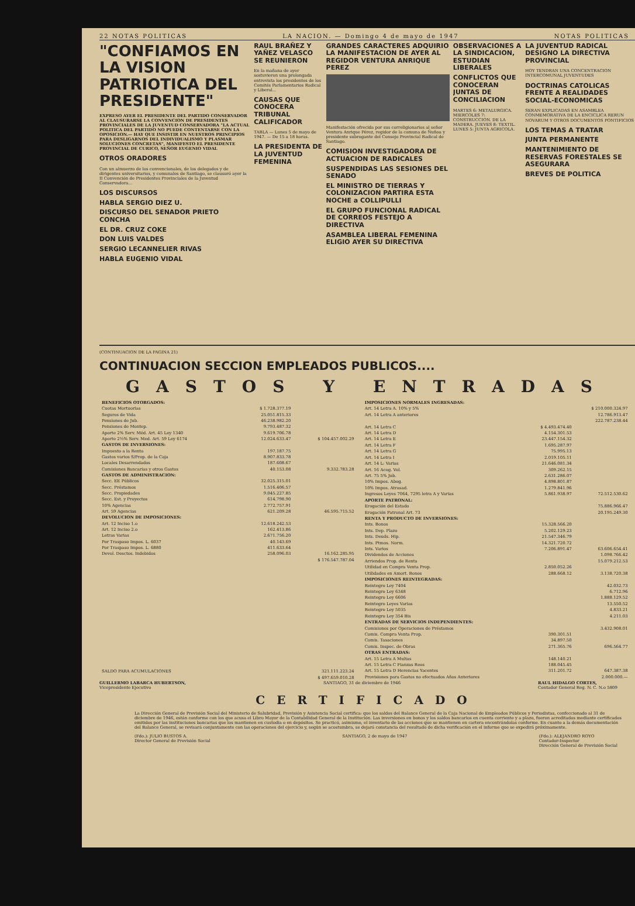22 NOTAS POLITICAS LA NACION. — Domingo 4 de mayo de 1947 NOTAS POLITICAS
"CONFIAMOS EN LA VISION PATRIOTICA DEL PRESIDENTE"
EXPRESO AYER EL PRESIDENTE DEL PARTIDO CONSERVADOR AL CLAUSURARSE LA CONVENCION DE PRESIDENTES PROVINCIALES DE LA JUVENTUD CONSERVADORA "LA ACTUAL POLITICA DEL PARTIDO NO PUEDE CONTENTARSE CON LA OPOSICION.— HAY QUE INSISTIR EN NUESTROS PRINCIPIOS PARA DESLIGARNOS DEL INDIVIDUALISMO Y PLASMAR SOLUCIONES CONCRETAS", MANIFESTO EL PRESIDENTE PROVINCIAL DE CURICO, SEÑOR EUGENIO VIDAL
OTROS ORADORES
Con un almuerzo de los convencionales, de los delegados y de dirigentes universitarios, y comunales de Santiago, se clausuró ayer la II Convención de Presidentes Provinciales de la Juventud Conservadora...
LOS DISCURSOS
HABLA SERGIO DIEZ U.
DISCURSO DEL SENADOR PRIETO CONCHA
EL DR. CRUZ COKE
DON LUIS VALDES
SERGIO LECANNELIER RIVAS
HABLA EUGENIO VIDAL
RAUL BRAÑEZ Y YAÑEZ VELASCO SE REUNIERON
En la mañana de ayer sostuvieron una prolongada entrevista los presidentes de los Comités Parlamentarios Radical y Liberal...
CAUSAS QUE CONOCERA TRIBUNAL CALIFICADOR
TABLA — Lunes 5 de mayo de 1947. — De 15 a 18 horas.
LA PRESIDENTA DE LA JUVENTUD FEMENINA
GRANDES CARACTERES ADQUIRIO LA MANIFESTACION DE AYER AL REGIDOR VENTURA ANRIQUE PEREZ
Manifestación ofrecida por sus correligionarios al señor Ventura Anrique Pérez, regidor de la comuna de Ñuñoa y presidente subrogante del Consejo Provincial Radical de Santiago.
COMISION INVESTIGADORA DE ACTUACION DE RADICALES
SUSPENDIDAS LAS SESIONES DEL SENADO
EL MINISTRO DE TIERRAS Y COLONIZACION PARTIRA ESTA NOCHE a COLLIPULLI
EL GRUPO FUNCIONAL RADICAL DE CORREOS FESTEJO A DIRECTIVA
ASAMBLEA LIBERAL FEMENINA ELIGIO AYER SU DIRECTIVA
OBSERVACIONES A LA SINDICACION, ESTUDIAN LIBERALES
CONFLICTOS QUE CONOCERAN JUNTAS DE CONCILIACION
MARTES 6: METALURGICA. MIERCOLES 7: CONSTRUCCION. DE LA MADERA. JUEVES 8: TEXTIL. LUNES 5: JUNTA AGRICOLA.
LA JUVENTUD RADICAL DESIGNO LA DIRECTIVA PROVINCIAL
HOY TENDRAN UNA CONCENTRACION INTERCOMUNAL JUVENTUDES
DOCTRINAS CATOLICAS FRENTE A REALIDADES SOCIAL-ECONOMICAS
SERAN EXPLICADAS EN ASAMBLEA CONMEMORATIVA DE LA ENCICLICA RERUN NOVARUM Y OTROS DOCUMENTOS PONTIFICIOS
LOS TEMAS A TRATAR
JUNTA PERMANENTE
MANTENIMIENTO DE RESERVAS FORESTALES SE ASEGURARA
BREVES DE POLITICA
(CONTINUACION DE LA PAGINA 21)
CONTINUACION SECCION EMPLEADOS PUBLICOS....
GASTOS Y ENTRADAS
| BENEFICIOS OTORGADOS: | | |
| Cuotas Mortuorias | $ 1.728.377.19 | |
| Seguros de Vida | 25.051.815.33 | |
| Pensiones de Jub. | 46.238.982.20 | |
| Pensiones de Montep. | 9.793.487.32 | |
| Aporte 2% Serv. Méd. Art. 45 Ley 1340 | 9.619.706.78 | |
| Aporte 2½% Serv. Med. Art. 59 Ley 6174 | 12.024.633.47 | $ 104.457.002.29 |
| GASTOS DE INVERSIONES: | | |
| Impuesto a la Renta | 197.187.75 | |
| Gastos varios S/Prop. de la Caja | 8.907.833.78 | |
| Locales Desarrendados | 187.608.67 | |
| Comisiones Bancarias y otros Gastos | 40.153.08 | 9.332.783.28 |
| GASTOS DE ADMINISTRACION: | | |
| Secc. EE Públicos | 32.025.315.01 | |
| Secc. Préstamos | 1.516.406.57 | |
| Secc. Propiedades | 9.045.227.85 | |
| Secc. Est. y Proyectos | 614.798.90 | |
| 10% Agencias | 2.772.757.91 | |
| Art. 59 Agencias | 621.209.28 | 46.595.715.52 |
| DEVOLUCION DE IMPOSICIONES: | | |
| Art. 12 Inciso 1.o | 12.618.242.53 | |
| Art. 12 Inciso 2.o | 162.413.86 | |
| Letras Varias | 2.671.756.20 | |
| Por Traspaso Impos. L. 6037 | 40.143.69 | |
| Por Traspaso Impos. L. 6880 | 411.633.64 | |
| Devol. Desctos. Indebidos | 258.096.03 | 16.162.285.95 |
| | | $ 176.547.787.04 |
| SALDO PARA ACUMULACIONES | | 321.111.223.24 |
| | | $ 497.659.010.28 |
| IMPOSICIONES NORMALES INGRESADAS: | | |
| Art. 14 Letra A. 10% y 5% | | $ 210.000.324.97 |
| Art. 14 Letra A anteriores | | 12.786.913.47 |
| | | 222.787.238.44 |
| Art. 14 Letra C | $ 4.493.474.40 | |
| Art. 14 Letra D | 4.154.301.53 | |
| Art. 14 Letra E | 23.447.154.32 | |
| Art. 14 Letra F | 1.695.287.97 | |
| Art. 14 Letra G | 75.995.13 | |
| Art. 14 Letra I | 2.019.105.11 | |
| Art. 14 L: Varias | 21.646.081.34 | |
| Art. 16 Acog. Vol. | 309.262.15 | |
| Art. 75 5% Jub. | 2.631.286.07 | |
| 10% Impos. Abog. | 4.898.801.87 | |
| 10% Impos. Atrasad. | 1.279.841.96 | |
| Ingresos Leyes 7064, 7295 letra A y Varias | 5.861.938.97 | 72.512.530.62 |
| APORTE PATRONAL: | | |
| Erogación del Estado | | 75.886.966.47 |
| Erogación Patronal Art. 73 | | 20.195.249.30 |
| RENTA Y PRODUCTO DE INVERSIONES: | | |
| Ints. Bonos | 15.328.566.20 | |
| Ints. Dep. Plazo | 5.202.129.23 | |
| Ints. Deuds. Hip. | 21.547.346.79 | |
| Ints. Ptmos. Norm. | 14.321.720.72 | |
| Ints. Varios | 7.206.891.47 | 63.606.654.41 |
| Dividendos de Acciones | | 1.098.766.42 |
| Arriendos Prop. de Renta | | 15.079.212.53 |
| Utilidad en Compra Venta Prop. | 2.850.052.26 | |
| Utilidades en Amort. Bonos | 288.668.12 | 3.138.720.38 |
| IMPOSICIONES REINTEGRADAS: | | |
| Reintegro Ley 7404 | | 42.032.73 |
| Reintegro Ley 6348 | | 6.712.96 |
| Reintegro Ley 6606 | | 1.888.129.52 |
| Reintegro Leyes Varias | | 13.550.52 |
| Reintegro Ley 5035 | | 4.833.21 |
| Reintegro Ley 354 Bis | | 4.211.03 |
| ENTRADAS DE SERVICIOS INDEPENDIENTES: | | |
| Comisiones por Operaciones de Préstamos | | 3.432.908.01 |
| Comis. Compra Venta Prop. | 390.301.51 | |
| Comis. Tasaciones | 34.897.50 | |
| Comis. Inspec. de Obras | 271.365.76 | 696.564.77 |
| OTRAS ENTRADAS: | | |
| Art. 15 Letra A Multas | 148.140.21 | |
| Art. 15 Letra C Fianzas Reos | 188.045.45 | |
| Art. 15 Letra D Herencias Yacentes | 311.201.72 | 647.387.38 |
| Provisiones para Gastos no efectuados Años Anteriores | | 2.000.000.— |
GUILLERMO LABARCA HUBERTSON,
Vicepresidente Ejecutivo SANTIAGO, 31 de diciembre de 1946 RAUL HIDALGO CORTES,
Contador General Reg. N. C. N.o 5809
CERTIFICADO
La Dirección General de Previsión Social del Ministerio de Salubridad, Previsión y Asistencia Social certifica: que los saldos del Balance General de la Caja Nacional de Empleados Públicos y Periodistas, confeccionado al 31 de diciembre de 1946, están conforme con los que acusa el Libro Mayor de la Contabilidad General de la Institución. Las inversiones en bonos y los saldos bancarios en cuenta corriente y a plazo, fueron acreditados mediante certificados emitidos por las instituciones bancarias que los mantienen en custodia o en depósitos. Se practicó, asimismo, el inventario de las acciones que se mantienen en cartera encontrándolas conforme. En cuanto a la demás documentación del Balance General, se revisará conjuntamente con las operaciones del ejercicio y, según se acostumbra, se dejará constancia del resultado de dicha verificación en el informe que se expedirá próximamente.
(Fdo.): JULIO BUSTOS A.
Director General de Previsión Social SANTIAGO, 2 de mayo de 1947 (Fdo.): ALEJANDRO ROYO
Contador-Inspector
Dirección General de Previsión Social